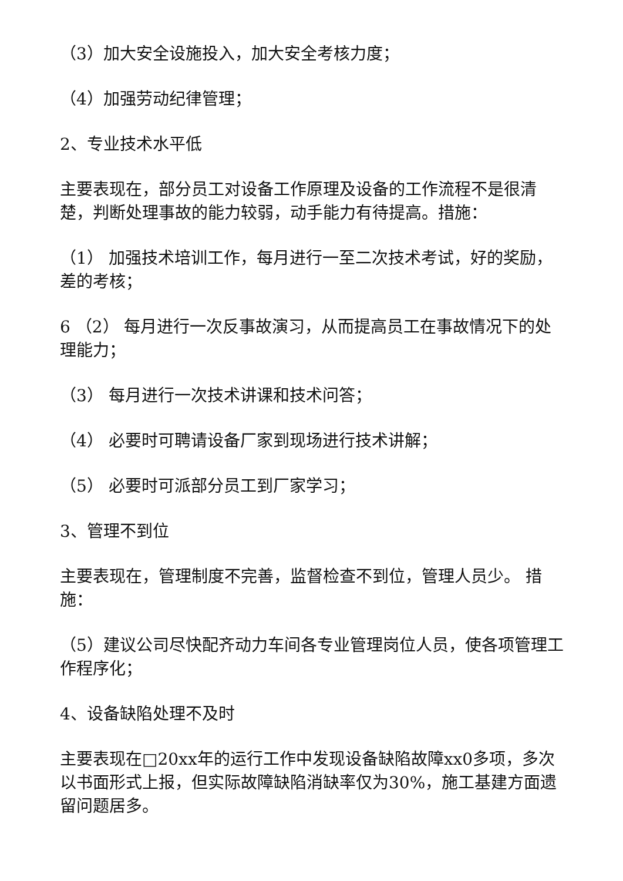（3）加大安全设施投入，加大安全考核力度；
（4）加强劳动纪律管理；
2、专业技术水平低
主要表现在，部分员工对设备工作原理及设备的工作流程不是很清楚，判断处理事故的能力较弱，动手能力有待提高。措施：
（1） 加强技术培训工作，每月进行一至二次技术考试，好的奖励，差的考核；
6 （2） 每月进行一次反事故演习，从而提高员工在事故情况下的处理能力；
（3） 每月进行一次技术讲课和技术问答；
（4） 必要时可聘请设备厂家到现场进行技术讲解；
（5） 必要时可派部分员工到厂家学习；
3、管理不到位
主要表现在，管理制度不完善，监督检查不到位，管理人员少。 措施：
（5）建议公司尽快配齐动力车间各专业管理岗位人员，使各项管理工作程序化；
4、设备缺陷处理不及时
主要表现在□20xx年的运行工作中发现设备缺陷故障xx0多项，多次以书面形式上报，但实际故障缺陷消缺率仅为30%，施工基建方面遗留问题居多。